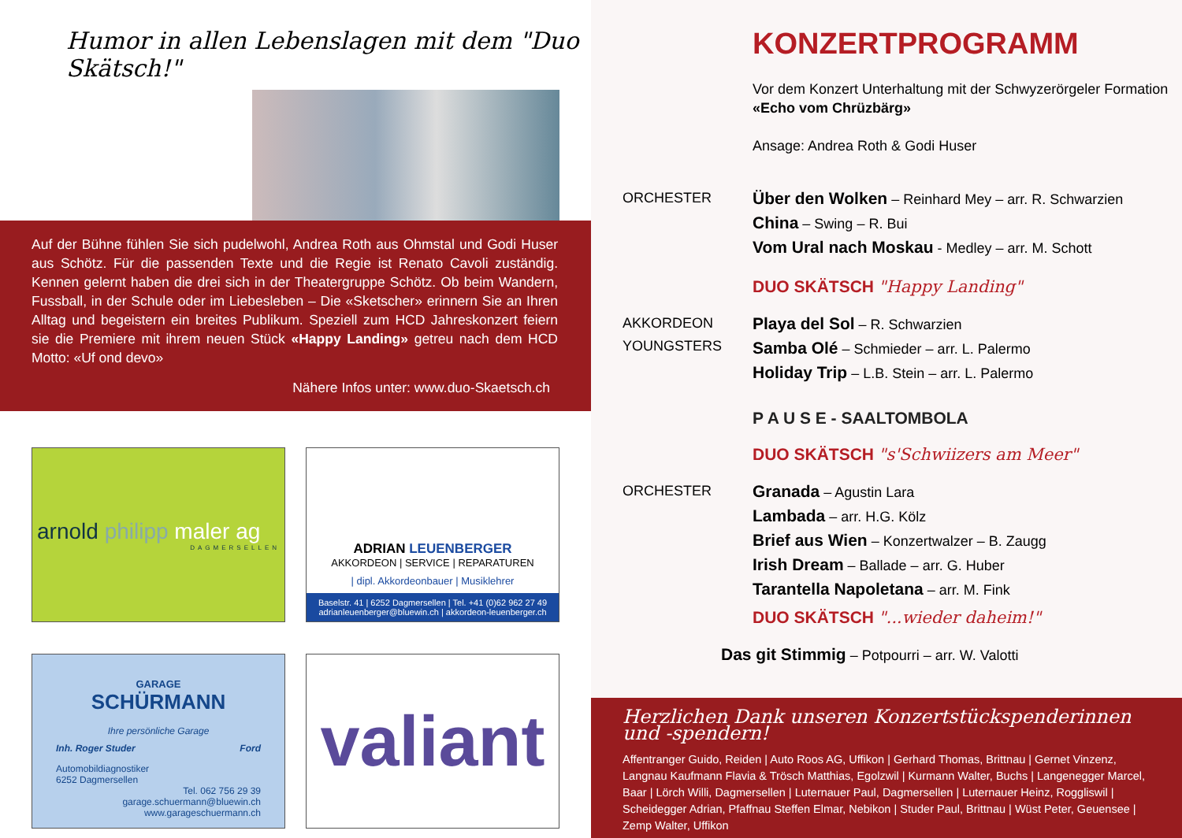Humor in allen Lebenslagen mit dem "Duo Skätsch!"
Auf der Bühne fühlen Sie sich pudelwohl, Andrea Roth aus Ohmstal und Godi Huser aus Schötz. Für die passenden Texte und die Regie ist Renato Cavoli zuständig. Kennen gelernt haben die drei sich in der Theatergruppe Schötz. Ob beim Wandern, Fussball, in der Schule oder im Liebesleben – Die «Sketscher» erinnern Sie an Ihren Alltag und begeistern ein breites Publikum. Speziell zum HCD Jahreskonzert feiern sie die Premiere mit ihrem neuen Stück «Happy Landing» getreu nach dem HCD Motto: «Uf ond devo»
Nähere Infos unter: www.duo-Skaetsch.ch
arnold philipp maler ag
DAGMERSELLEN
ADRIAN LEUENBERGER
AKKORDEON | SERVICE | REPARATUREN
| dipl. Akkordeonbauer | Musiklehrer
Baselstr. 41 | 6252 Dagmersellen | Tel. +41 (0)62 962 27 49
adrianleuenberger@bluewin.ch | akkordeon-leuenberger.ch
GARAGE
SCHÜRMANN
Ihre persönliche Garage
Inh. Roger Studer Ford
Automobildiagnostiker
6252 Dagmersellen Tel. 062 756 29 39
garage.schuermann@bluewin.ch
www.garageschuermann.ch
valiant
KONZERTPROGRAMM
Vor dem Konzert Unterhaltung mit der Schwyzerörgeler Formation
«Echo vom Chrüzbärg»
Ansage: Andrea Roth & Godi Huser
ORCHESTER
Über den Wolken – Reinhard Mey – arr. R. Schwarzien
China – Swing – R. Bui
Vom Ural nach Moskau - Medley – arr. M. Schott
DUO SKÄTSCH "Happy Landing"
AKKORDEON
YOUNGSTERS
Playa del Sol – R. Schwarzien
Samba Olé – Schmieder – arr. L. Palermo
Holiday Trip – L.B. Stein – arr. L. Palermo
P A U S E - SAALTOMBOLA
DUO SKÄTSCH "s'Schwiizers am Meer"
ORCHESTER
Granada – Agustin Lara
Lambada – arr. H.G. Kölz
Brief aus Wien – Konzertwalzer – B. Zaugg
Irish Dream – Ballade – arr. G. Huber
Tarantella Napoletana – arr. M. Fink
DUO SKÄTSCH "...wieder daheim!"
Das git Stimmig – Potpourri – arr. W. Valotti
Herzlichen Dank unseren Konzertstückspenderinnen und -spendern!
Affentranger Guido, Reiden | Auto Roos AG, Uffikon | Gerhard Thomas, Brittnau | Gernet Vinzenz, Langnau Kaufmann Flavia & Trösch Matthias, Egolzwil | Kurmann Walter, Buchs | Langenegger Marcel, Baar | Lörch Willi, Dagmersellen | Luternauer Paul, Dagmersellen | Luternauer Heinz, Roggliswil | Scheidegger Adrian, Pfaffnau Steffen Elmar, Nebikon | Studer Paul, Brittnau | Wüst Peter, Geuensee | Zemp Walter, Uffikon